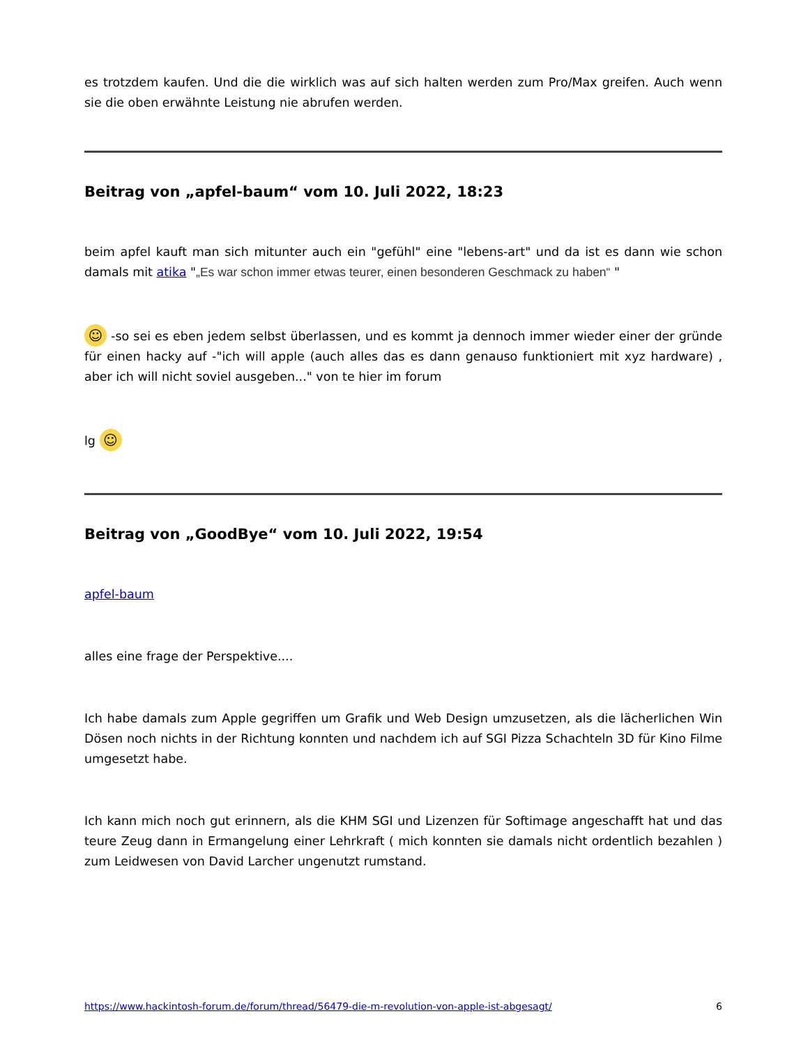es trotzdem kaufen. Und die die wirklich was auf sich halten werden zum Pro/Max greifen. Auch wenn sie die oben erwähnte Leistung nie abrufen werden.
Beitrag von „apfel-baum“ vom 10. Juli 2022, 18:23
beim apfel kauft man sich mitunter auch ein "gefühl" eine "lebens-art" und da ist es dann wie schon damals mit atika "„Es war schon immer etwas teurer, einen besonderen Geschmack zu haben“ "
☺ -so sei es eben jedem selbst überlassen, und es kommt ja dennoch immer wieder einer der gründe für einen hacky auf -"ich will apple (auch alles das es dann genauso funktioniert mit xyz hardware) , aber ich will nicht soviel ausgeben..." von te hier im forum
lg ☺
Beitrag von „GoodBye“ vom 10. Juli 2022, 19:54
apfel-baum
alles eine frage der Perspektive....
Ich habe damals zum Apple gegriffen um Grafik und Web Design umzusetzen, als die lächerlichen Win Dösen noch nichts in der Richtung konnten und nachdem ich auf SGI Pizza Schachteln 3D für Kino Filme umgesetzt habe.
Ich kann mich noch gut erinnern, als die KHM SGI und Lizenzen für Softimage angeschafft hat und das teure Zeug dann in Ermangelung einer Lehrkraft ( mich konnten sie damals nicht ordentlich bezahlen ) zum Leidwesen von David Larcher ungenutzt rumstand.
https://www.hackintosh-forum.de/forum/thread/56479-die-m-revolution-von-apple-ist-abgesagt/ 6